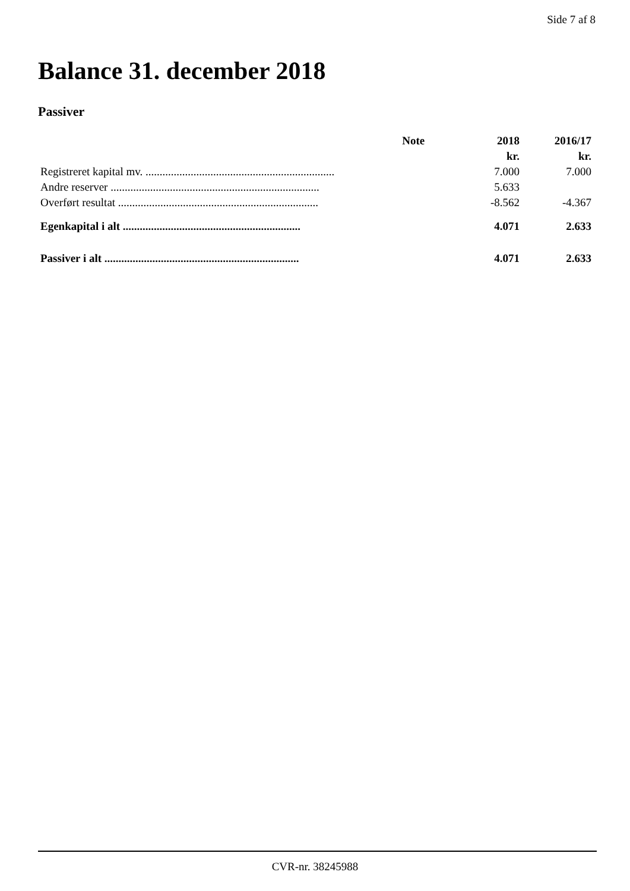Side 7 af 8
Balance 31. december 2018
Passiver
| | Note | 2018 | 2016/17 |
| --- | --- | --- | --- |
| | | kr. | kr. |
| Registreret kapital mv. ................................................................... | | 7.000 | 7.000 |
| Andre reserver .......................................................................... | | 5.633 | |
| Overført resultat ....................................................................... | | -8.562 | -4.367 |
| Egenkapital i alt ............................................................... | | 4.071 | 2.633 |
| Passiver i alt ..................................................................... | | 4.071 | 2.633 |
CVR-nr. 38245988